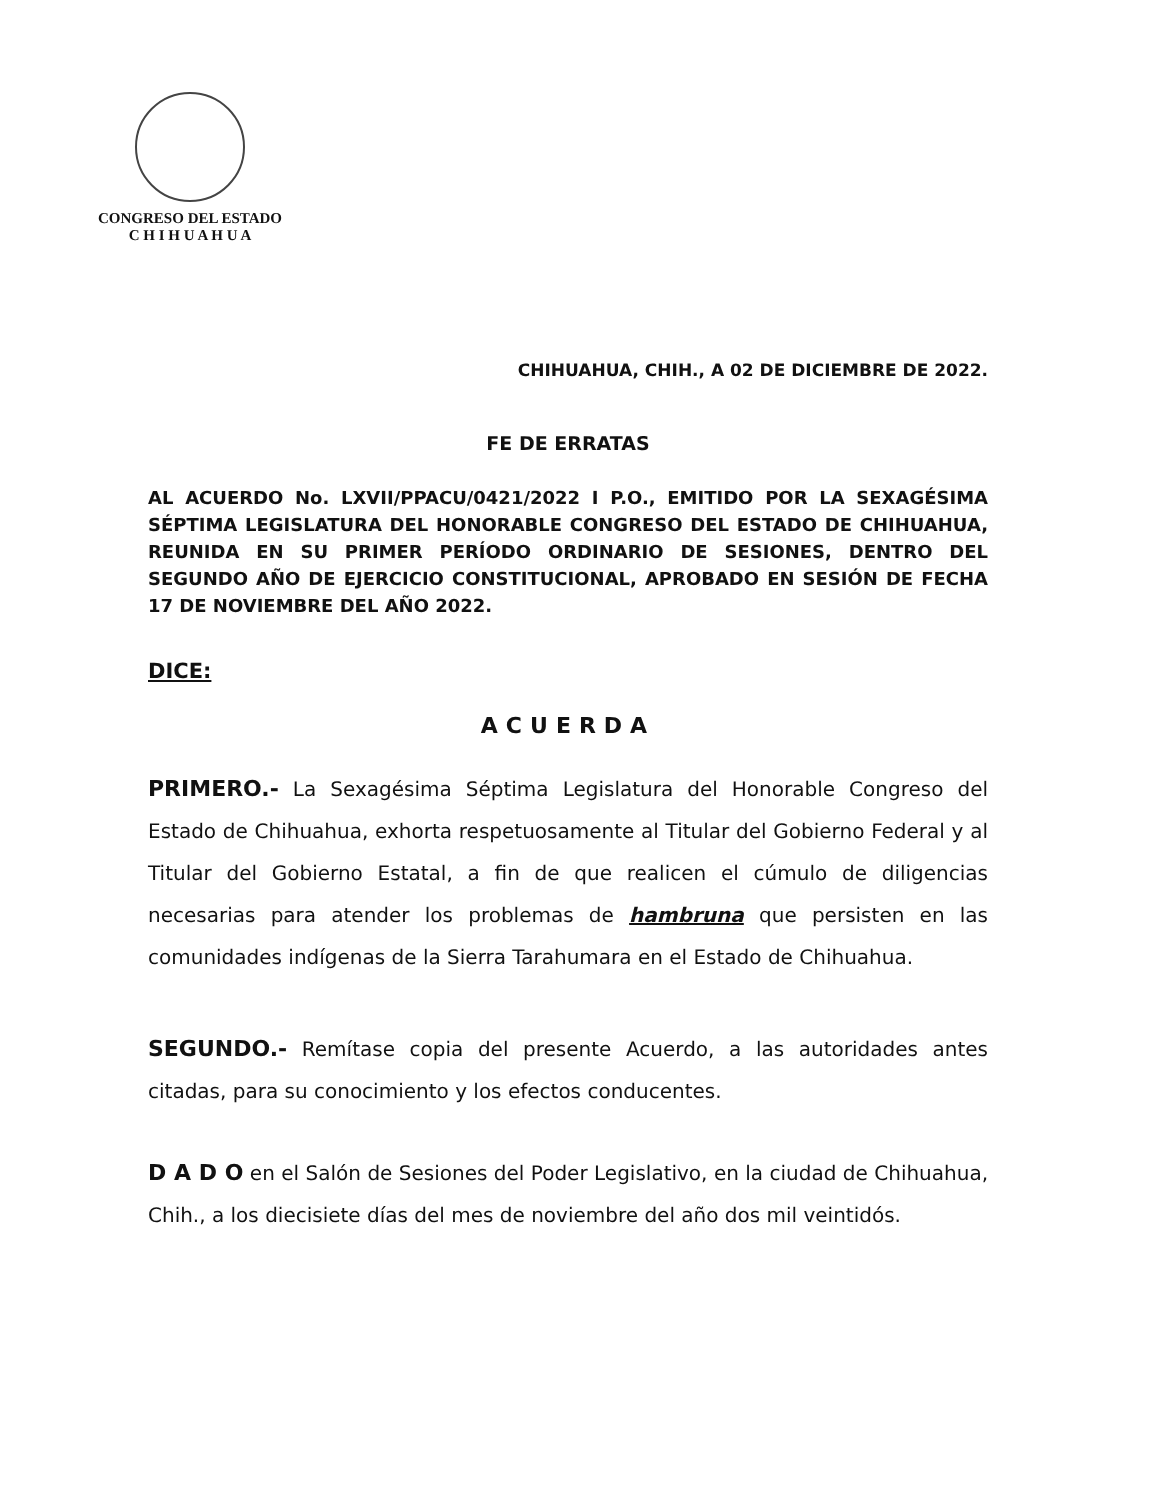CONGRESO DEL ESTADO
C H I H U A H U A
CHIHUAHUA, CHIH., A 02 DE DICIEMBRE DE 2022.
FE DE ERRATAS
AL ACUERDO No. LXVII/PPACU/0421/2022 I P.O., EMITIDO POR LA SEXAGÉSIMA SÉPTIMA LEGISLATURA DEL HONORABLE CONGRESO DEL ESTADO DE CHIHUAHUA, REUNIDA EN SU PRIMER PERÍODO ORDINARIO DE SESIONES, DENTRO DEL SEGUNDO AÑO DE EJERCICIO CONSTITUCIONAL, APROBADO EN SESIÓN DE FECHA 17 DE NOVIEMBRE DEL AÑO 2022.
DICE:
ACUERDA
PRIMERO.- La Sexagésima Séptima Legislatura del Honorable Congreso del Estado de Chihuahua, exhorta respetuosamente al Titular del Gobierno Federal y al Titular del Gobierno Estatal, a fin de que realicen el cúmulo de diligencias necesarias para atender los problemas de hambruna que persisten en las comunidades indígenas de la Sierra Tarahumara en el Estado de Chihuahua.
SEGUNDO.- Remítase copia del presente Acuerdo, a las autoridades antes citadas, para su conocimiento y los efectos conducentes.
D A D O en el Salón de Sesiones del Poder Legislativo, en la ciudad de Chihuahua, Chih., a los diecisiete días del mes de noviembre del año dos mil veintidós.